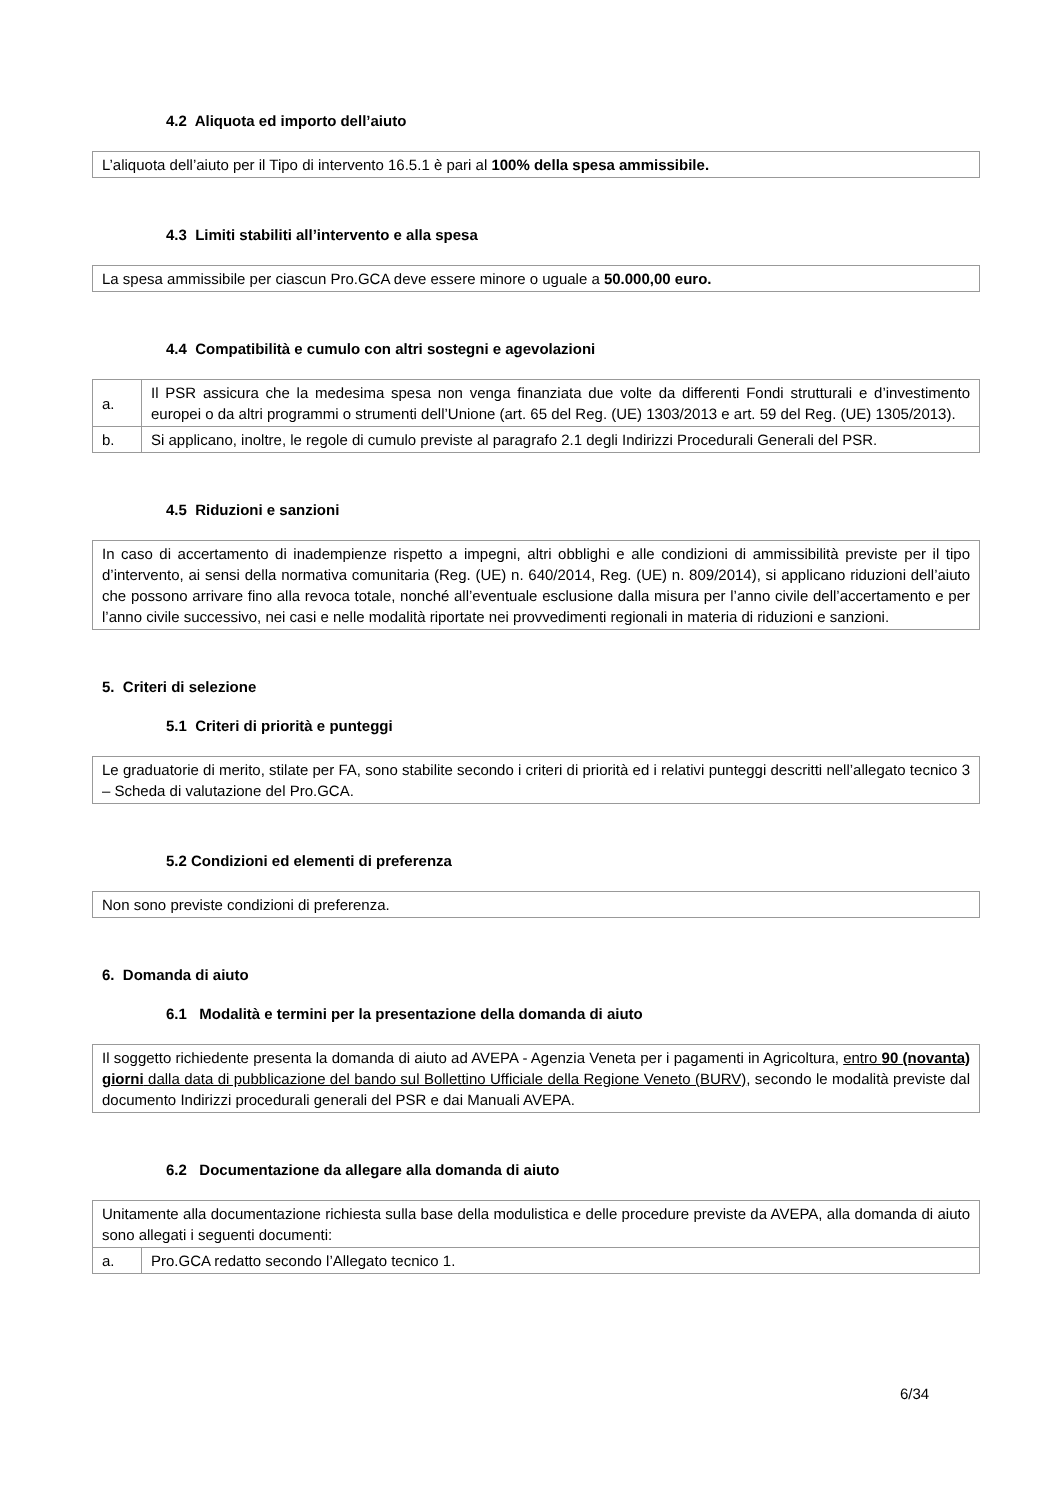4.2 Aliquota ed importo dell’aiuto
| L’aliquota dell’aiuto per il Tipo di intervento 16.5.1 è pari al 100% della spesa ammissibile. |
4.3 Limiti stabiliti all’intervento e alla spesa
| La spesa ammissibile per ciascun Pro.GCA deve essere minore o uguale a 50.000,00 euro. |
4.4 Compatibilità e cumulo con altri sostegni e agevolazioni
| a. | Il PSR assicura che la medesima spesa non venga finanziata due volte da differenti Fondi strutturali e d’investimento europei o da altri programmi o strumenti dell’Unione (art. 65 del Reg. (UE) 1303/2013 e art. 59 del Reg. (UE) 1305/2013). |
| b. | Si applicano, inoltre, le regole di cumulo previste al paragrafo 2.1 degli Indirizzi Procedurali Generali del PSR. |
4.5 Riduzioni e sanzioni
| In caso di accertamento di inadempienze rispetto a impegni, altri obblighi e alle condizioni di ammissibilità previste per il tipo d’intervento, ai sensi della normativa comunitaria (Reg. (UE) n. 640/2014, Reg. (UE) n. 809/2014), si applicano riduzioni dell’aiuto che possono arrivare fino alla revoca totale, nonché all’eventuale esclusione dalla misura per l’anno civile dell’accertamento e per l’anno civile successivo, nei casi e nelle modalità riportate nei provvedimenti regionali in materia di riduzioni e sanzioni. |
5. Criteri di selezione
5.1 Criteri di priorità e punteggi
| Le graduatorie di merito, stilate per FA, sono stabilite secondo i criteri di priorità ed i relativi punteggi descritti nell’allegato tecnico 3 – Scheda di valutazione del Pro.GCA. |
5.2 Condizioni ed elementi di preferenza
| Non sono previste condizioni di preferenza. |
6. Domanda di aiuto
6.1 Modalità e termini per la presentazione della domanda di aiuto
| Il soggetto richiedente presenta la domanda di aiuto ad AVEPA - Agenzia Veneta per i pagamenti in Agricoltura, entro 90 (novanta) giorni dalla data di pubblicazione del bando sul Bollettino Ufficiale della Regione Veneto (BURV) , secondo le modalità previste dal documento Indirizzi procedurali generali del PSR e dai Manuali AVEPA. |
6.2 Documentazione da allegare alla domanda di aiuto
| Unitamente alla documentazione richiesta sulla base della modulistica e delle procedure previste da AVEPA, alla domanda di aiuto sono allegati i seguenti documenti: | |
| a. | Pro.GCA redatto secondo l’Allegato tecnico 1. |
6/34